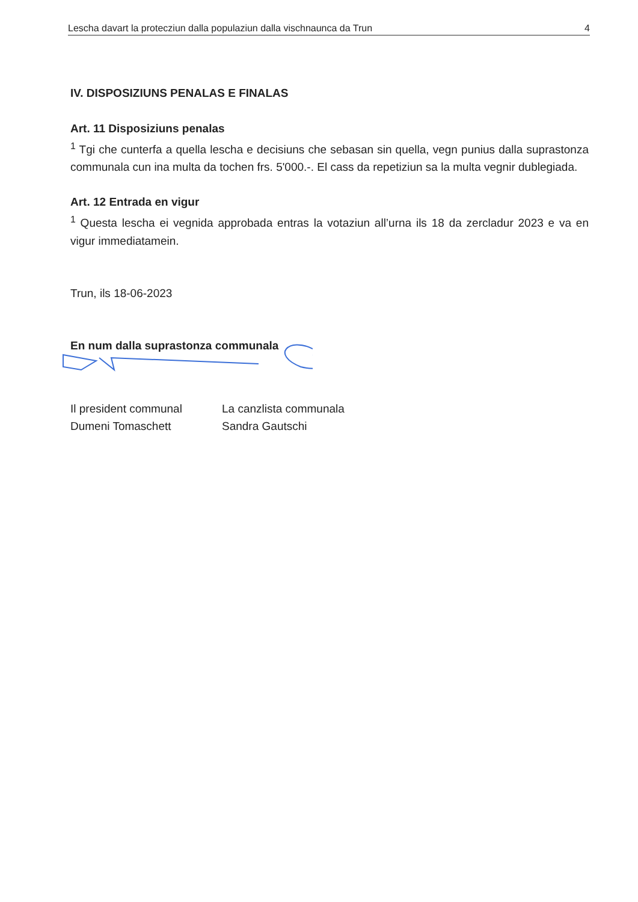Lescha davart la protecziun dalla populaziun dalla vischnaunca da Trun 4
IV. DISPOSIZIUNS PENALAS E FINALAS
Art. 11 Disposiziuns penalas
<sup>1</sup> Tgi che cunterfa a quella lescha e decisiuns che sebasan sin quella, vegn punius dalla suprastonza communala cun ina multa da tochen frs. 5'000.-. El cass da repetiziun sa la multa vegnir dublegiada.
Art. 12 Entrada en vigur
<sup>1</sup> Questa lescha ei vegnida approbada entras la votaziun all’urna ils 18 da zercladur 2023 e va en vigur immediatamein.
Trun, ils 18-06-2023
En num dalla suprastonza communala
Il president communal
Dumeni Tomaschett
La canzlista communala
Sandra Gautschi